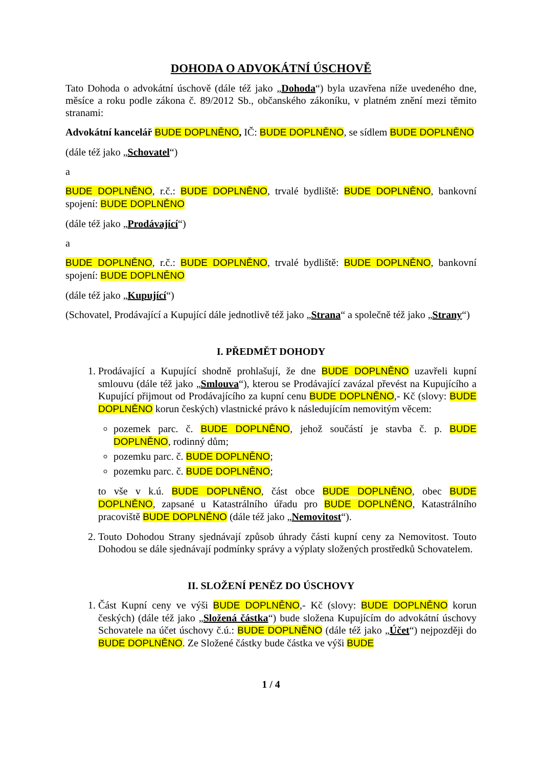DOHODA O ADVOKÁTNÍ ÚSCHOVĚ
Tato Dohoda o advokátní úschově (dále též jako „Dohoda“) byla uzavřena níže uvedeného dne, měsíce a roku podle zákona č. 89/2012 Sb., občanského zákoníku, v platném znění mezi těmito stranami:
Advokátní kancelář BUDE DOPLNĚNO, IČ: BUDE DOPLNĚNO, se sídlem BUDE DOPLNĚNO
(dále též jako „Schovatel“)
a
BUDE DOPLNĚNO, r.č.: BUDE DOPLNĚNO, trvalé bydliště: BUDE DOPLNĚNO, bankovní spojení: BUDE DOPLNĚNO
(dále též jako „Prodávající“)
a
BUDE DOPLNĚNO, r.č.: BUDE DOPLNĚNO, trvalé bydliště: BUDE DOPLNĚNO, bankovní spojení: BUDE DOPLNĚNO
(dále též jako „Kupující“)
(Schovatel, Prodávající a Kupující dále jednotlivě též jako „Strana“ a společně též jako „Strany“)
I. PŘEDMĚT DOHODY
1. Prodávající a Kupující shodně prohlašují, že dne BUDE DOPLNĚNO uzavřeli kupní smlouvu (dále též jako „Smlouva“), kterou se Prodávající zavázal převést na Kupujícího a Kupující přijmout od Prodávajícího za kupní cenu BUDE DOPLNĚNO,- Kč (slovy: BUDE DOPLNĚNO korun českých) vlastnické právo k následujícím nemovitým věcem:
pozemek parc. č. BUDE DOPLNĚNO, jehož součástí je stavba č. p. BUDE DOPLNĚNO, rodinný dům;
pozemku parc. č. BUDE DOPLNĚNO;
pozemku parc. č. BUDE DOPLNĚNO;
to vše v k.ú. BUDE DOPLNĚNO, část obce BUDE DOPLNĚNO, obec BUDE DOPLNĚNO, zapsané u Katastrálního úřadu pro BUDE DOPLNĚNO, Katastrálního pracoviště BUDE DOPLNĚNO (dále též jako „Nemovitost“).
2. Touto Dohodou Strany sjednávají způsob úhrady části kupní ceny za Nemovitost. Touto Dohodou se dále sjednávají podmínky správy a výplaty složených prostředků Schovatelem.
II. SLOŽENÍ PENĚZ DO ÚSCHOVY
1. Část Kupní ceny ve výši BUDE DOPLNĚNO,- Kč (slovy: BUDE DOPLNĚNO korun českých) (dále též jako „Složená částka“) bude složena Kupujícím do advokátní úschovy Schovatele na účet úschovy č.ú.: BUDE DOPLNĚNO (dále též jako „Účet“) nejpozději do BUDE DOPLNĚNO. Ze Složené částky bude částka ve výši BUDE
1 / 4